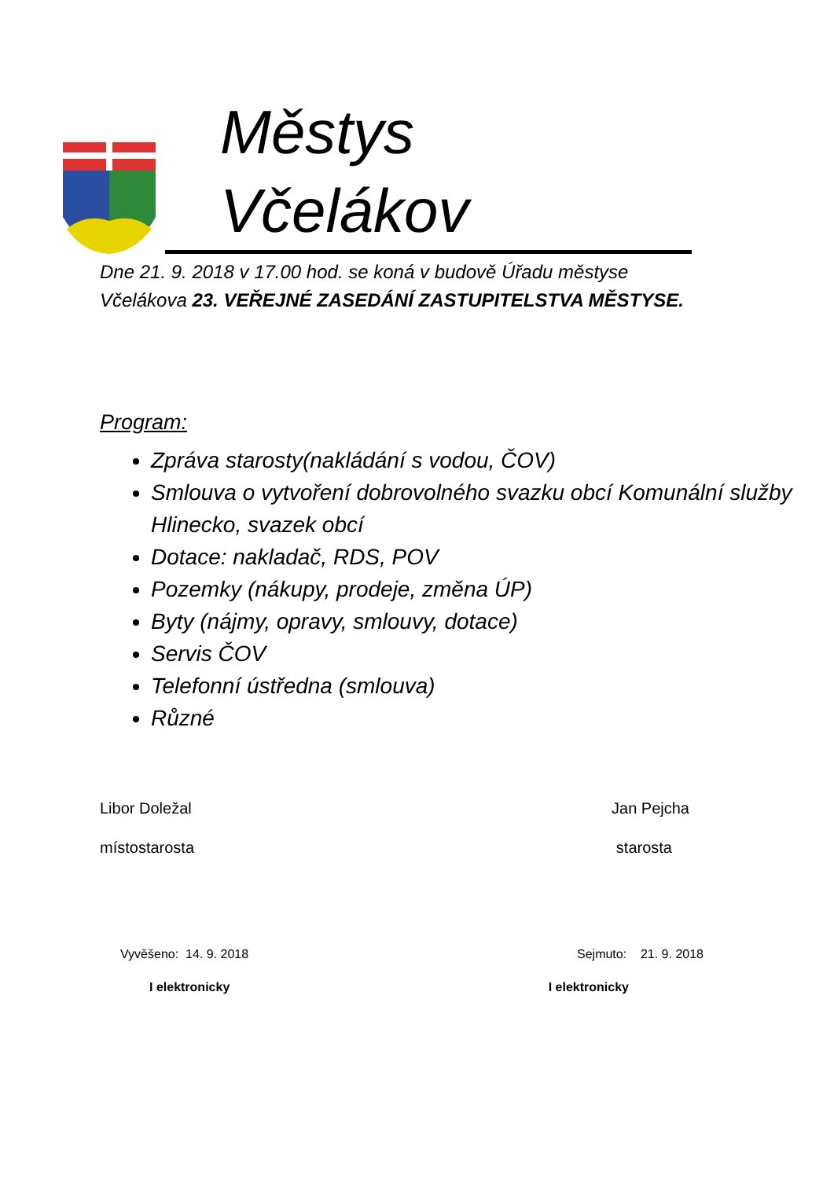Městys Včelákov
Dne 21. 9. 2018 v 17.00 hod. se koná v budově Úřadu městyse
Včelákova 23. VEŘEJNÉ ZASEDÁNÍ ZASTUPITELSTVA MĚSTYSE.
Program:
Zpráva starosty(nakládání s vodou, ČOV)
Smlouva o vytvoření dobrovolného svazku obcí Komunální služby Hlinecko, svazek obcí
Dotace: nakladač, RDS, POV
Pozemky (nákupy, prodeje, změna ÚP)
Byty (nájmy, opravy, smlouvy, dotace)
Servis ČOV
Telefonní ústředna (smlouva)
Různé
Libor Doležal Jan Pejcha
místostarosta starosta
Vyvěšeno: 14. 9. 2018 Sejmuto: 21. 9. 2018
I elektronicky I elektronicky